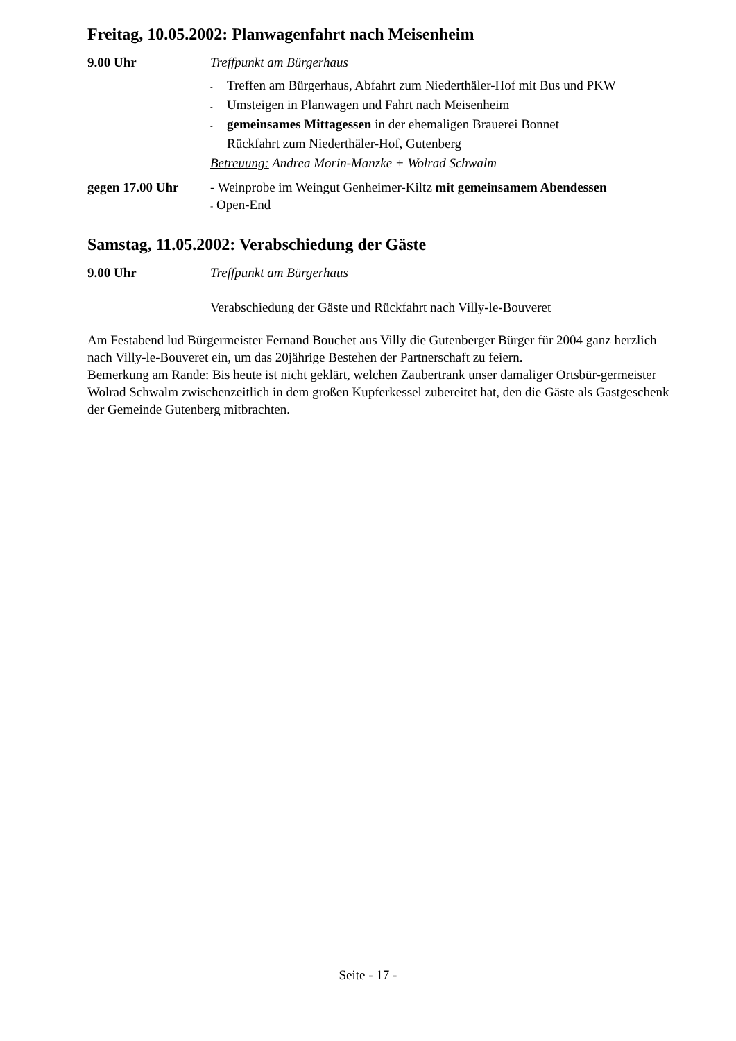Freitag, 10.05.2002: Planwagenfahrt nach Meisenheim
9.00 Uhr Treffpunkt am Bürgerhaus
- Treffen am Bürgerhaus, Abfahrt zum Niederthäler-Hof mit Bus und PKW
- Umsteigen in Planwagen und Fahrt nach Meisenheim
- gemeinsames Mittagessen in der ehemaligen Brauerei Bonnet
- Rückfahrt zum Niederthäler-Hof, Gutenberg
Betreuung: Andrea Morin-Manzke + Wolrad Schwalm
gegen 17.00 Uhr - Weinprobe im Weingut Genheimer-Kiltz mit gemeinsamem Abendessen
- Open-End
Samstag, 11.05.2002: Verabschiedung der Gäste
9.00 Uhr Treffpunkt am Bürgerhaus
Verabschiedung der Gäste und Rückfahrt nach Villy-le-Bouveret
Am Festabend lud Bürgermeister Fernand Bouchet aus Villy die Gutenberger Bürger für 2004 ganz herzlich nach Villy-le-Bouveret ein, um das 20jährige Bestehen der Partnerschaft zu feiern.
Bemerkung am Rande: Bis heute ist nicht geklärt, welchen Zaubertrank unser damaliger Ortsbür-germeister Wolrad Schwalm zwischenzeitlich in dem großen Kupferkessel zubereitet hat, den die Gäste als Gastgeschenk der Gemeinde Gutenberg mitbrachten.
Seite - 17 -